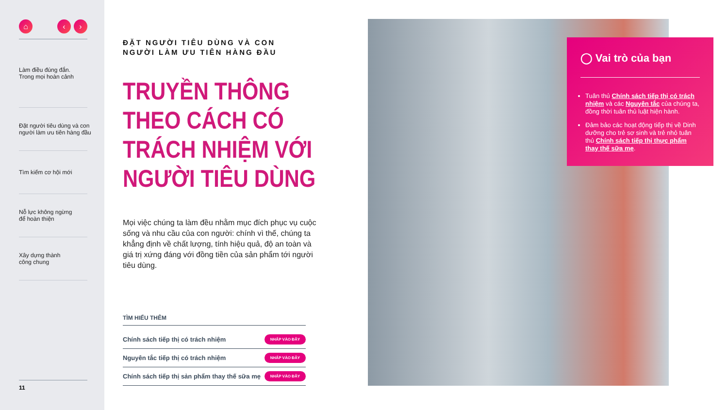⌂ ‹ ›
Làm điều đúng đắn.
Trong mọi hoàn cảnh
Đặt người tiêu dùng và con
người làm ưu tiên hàng đầu
Tìm kiếm cơ hội mới
Nỗ lực không ngừng
để hoàn thiện
Xây dựng thành
công chung
11
ĐẶT NGƯỜI TIÊU DÙNG VÀ CON
NGƯỜI LÀM ƯU TIÊN HÀNG ĐẦU
TRUYỀN THÔNG
THEO CÁCH CÓ
TRÁCH NHIỆM VỚI
NGƯỜI TIÊU DÙNG
Mọi việc chúng ta làm đều nhằm mục đích phục vụ cuộc sống và nhu cầu của con người: chính vì thế, chúng ta khẳng định về chất lượng, tính hiệu quả, độ an toàn và giá trị xứng đáng với đồng tiền của sản phẩm tới người tiêu dùng.
TÌM HIỂU THÊM
Chính sách tiếp thị có trách nhiệm NHẤP VÀO ĐÂY
Nguyên tắc tiếp thị có trách nhiệm NHẤP VÀO ĐÂY
Chính sách tiếp thị sản phẩm thay thế sữa mẹ NHẤP VÀO ĐÂY
◯ Vai trò của bạn
Tuân thủ Chính sách tiếp thị có trách nhiệm và các Nguyên tắc của chúng ta, đồng thời tuân thủ luật hiện hành.
Đảm bảo các hoạt động tiếp thị về Dinh dưỡng cho trẻ sơ sinh và trẻ nhỏ tuân thủ Chính sách tiếp thị thực phẩm thay thế sữa mẹ.